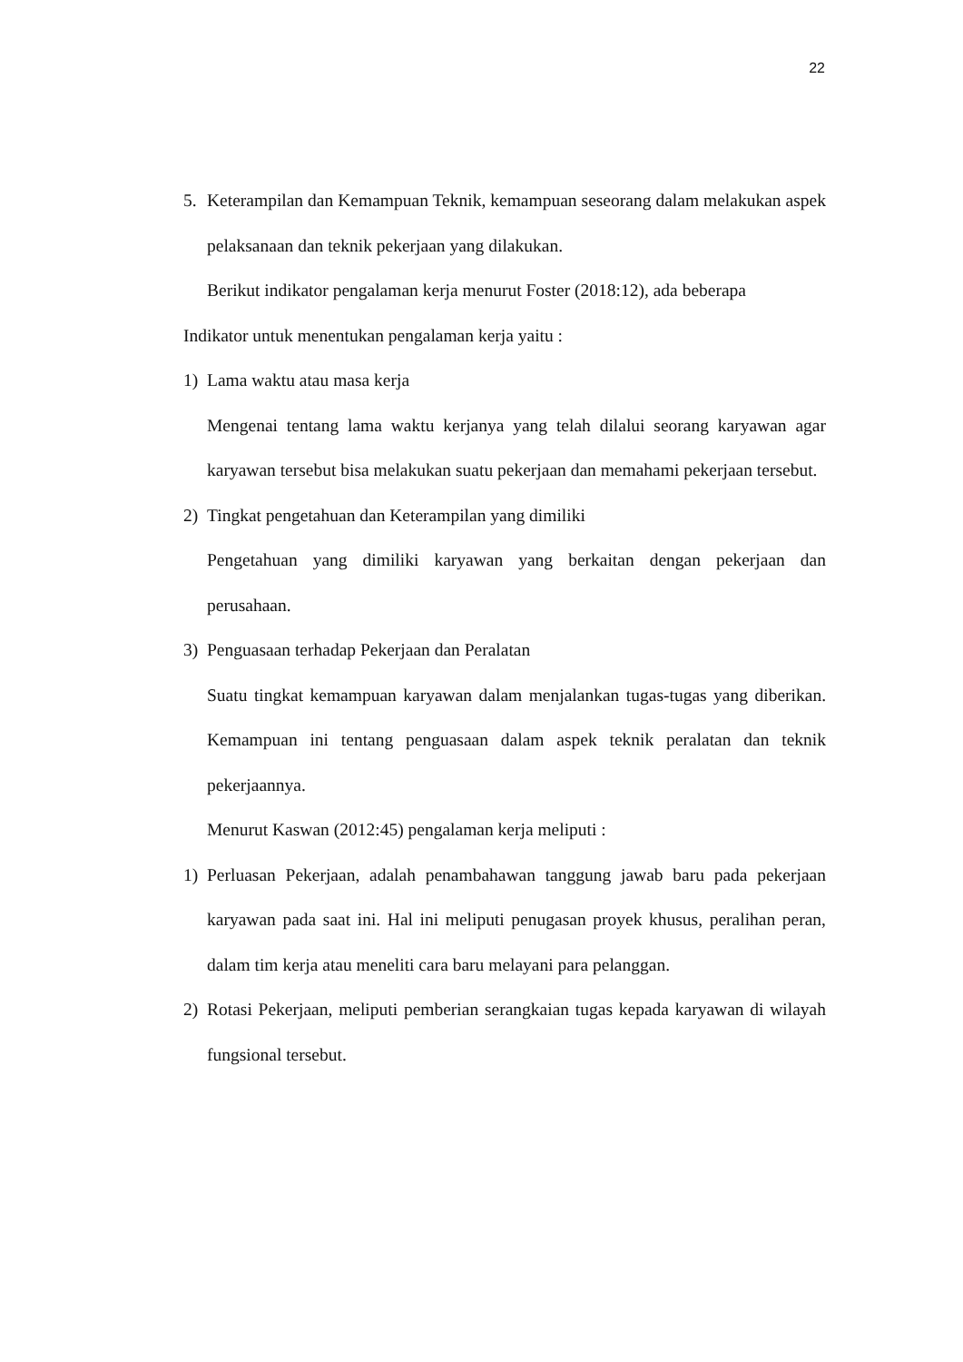22
5. Keterampilan dan Kemampuan Teknik, kemampuan seseorang dalam melakukan aspek pelaksanaan dan teknik pekerjaan yang dilakukan.
Berikut indikator pengalaman kerja menurut Foster (2018:12), ada beberapa
Indikator untuk menentukan pengalaman kerja yaitu :
1) Lama waktu atau masa kerja
Mengenai tentang lama waktu kerjanya yang telah dilalui seorang karyawan agar karyawan tersebut bisa melakukan suatu pekerjaan dan memahami pekerjaan tersebut.
2) Tingkat pengetahuan dan Keterampilan yang dimiliki
Pengetahuan yang dimiliki karyawan yang berkaitan dengan pekerjaan dan perusahaan.
3) Penguasaan terhadap Pekerjaan dan Peralatan
Suatu tingkat kemampuan karyawan dalam menjalankan tugas-tugas yang diberikan. Kemampuan ini tentang penguasaan dalam aspek teknik peralatan dan teknik pekerjaannya.
Menurut Kaswan (2012:45) pengalaman kerja meliputi :
1) Perluasan Pekerjaan, adalah penambahawan tanggung jawab baru pada pekerjaan karyawan pada saat ini. Hal ini meliputi penugasan proyek khusus, peralihan peran, dalam tim kerja atau meneliti cara baru melayani para pelanggan.
2) Rotasi Pekerjaan, meliputi pemberian serangkaian tugas kepada karyawan di wilayah fungsional tersebut.